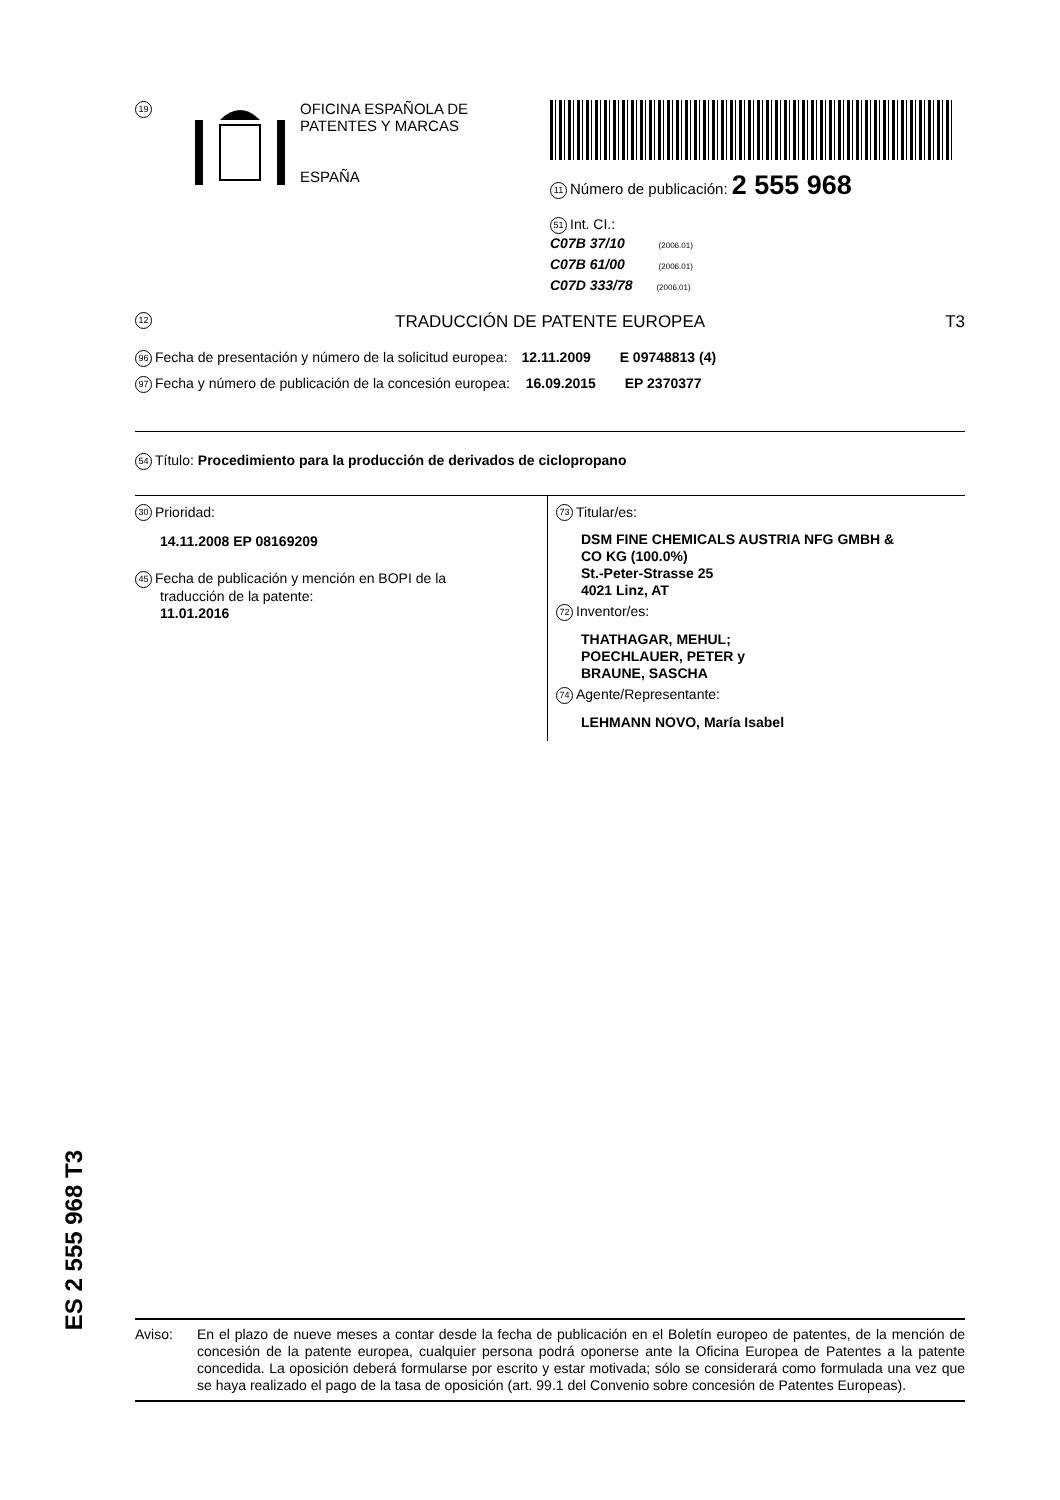19
OFICINA ESPAÑOLA DE
PATENTES Y MARCAS
ESPAÑA
11 Número de publicación: 2 555 968
51 Int. CI.:
C07B 37/10 (2006.01)
C07B 61/00 (2006.01)
C07D 333/78 (2006.01)
12 TRADUCCIÓN DE PATENTE EUROPEA T3
96 Fecha de presentación y número de la solicitud europea: 12.11.2009 E 09748813 (4)
97 Fecha y número de publicación de la concesión europea: 16.09.2015 EP 2370377
54 Título: Procedimiento para la producción de derivados de ciclopropano
30 Prioridad:
14.11.2008 EP 08169209
45 Fecha de publicación y mención en BOPI de la
traducción de la patente:
11.01.2016
73 Titular/es:
DSM FINE CHEMICALS AUSTRIA NFG GMBH &
CO KG (100.0%)
St.-Peter-Strasse 25
4021 Linz, AT
72 Inventor/es:
THATHAGAR, MEHUL;
POECHLAUER, PETER y
BRAUNE, SASCHA
74 Agente/Representante:
LEHMANN NOVO, María Isabel
ES 2 555 968 T3
Aviso: En el plazo de nueve meses a contar desde la fecha de publicación en el Boletín europeo de patentes, de la mención de concesión de la patente europea, cualquier persona podrá oponerse ante la Oficina Europea de Patentes a la patente concedida. La oposición deberá formularse por escrito y estar motivada; sólo se considerará como formulada una vez que se haya realizado el pago de la tasa de oposición (art. 99.1 del Convenio sobre concesión de Patentes Europeas).